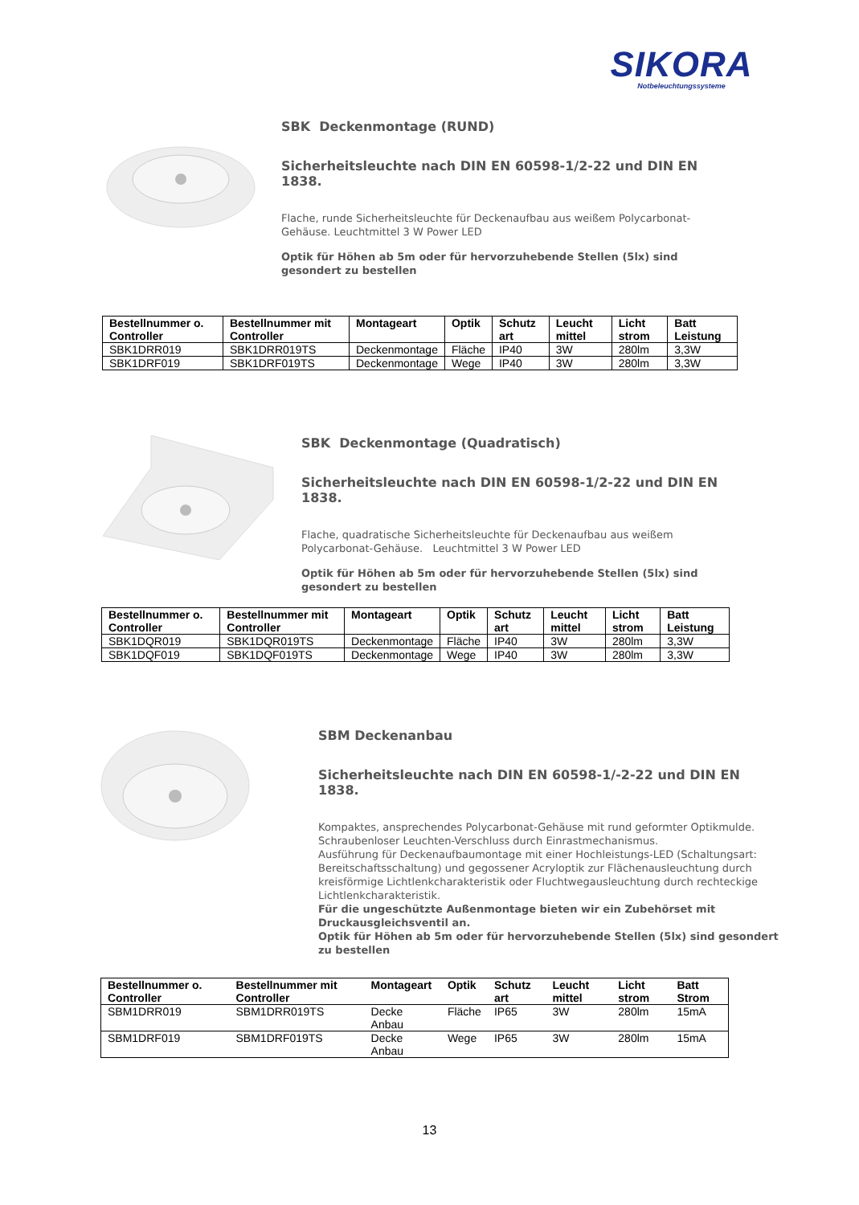SIKORA
Notbeleuchtungssysteme
SBK Deckenmontage (RUND)
Sicherheitsleuchte nach DIN EN 60598-1/2-22 und DIN EN 1838.
Flache, runde Sicherheitsleuchte für Deckenaufbau aus weißem Polycarbonat-Gehäuse. Leuchtmittel 3 W Power LED
Optik für Höhen ab 5m oder für hervorzuhebende Stellen (5lx) sind gesondert zu bestellen
| Bestellnummer o. Controller | Bestellnummer mit Controller | Montageart | Optik | Schutz art | Leucht mittel | Licht strom | Batt Leistung |
| --- | --- | --- | --- | --- | --- | --- | --- |
| SBK1DRR019 | SBK1DRR019TS | Deckenmontage | Fläche | IP40 | 3W | 280lm | 3,3W |
| SBK1DRF019 | SBK1DRF019TS | Deckenmontage | Wege | IP40 | 3W | 280lm | 3,3W |
SBK Deckenmontage (Quadratisch)
Sicherheitsleuchte nach DIN EN 60598-1/2-22 und DIN EN 1838.
Flache, quadratische Sicherheitsleuchte für Deckenaufbau aus weißem Polycarbonat-Gehäuse. Leuchtmittel 3 W Power LED
Optik für Höhen ab 5m oder für hervorzuhebende Stellen (5lx) sind gesondert zu bestellen
| Bestellnummer o. Controller | Bestellnummer mit Controller | Montageart | Optik | Schutz art | Leucht mittel | Licht strom | Batt Leistung |
| --- | --- | --- | --- | --- | --- | --- | --- |
| SBK1DQR019 | SBK1DQR019TS | Deckenmontage | Fläche | IP40 | 3W | 280lm | 3,3W |
| SBK1DQF019 | SBK1DQF019TS | Deckenmontage | Wege | IP40 | 3W | 280lm | 3,3W |
SBM Deckenanbau
Sicherheitsleuchte nach DIN EN 60598-1/-2-22 und DIN EN 1838.
Kompaktes, ansprechendes Polycarbonat-Gehäuse mit rund geformter Optikmulde. Schraubenloser Leuchten-Verschluss durch Einrastmechanismus.
Ausführung für Deckenaufbaumontage mit einer Hochleistungs-LED (Schaltungsart: Bereitschaftsschaltung) und gegossener Acryloptik zur Flächenausleuchtung durch kreisförmige Lichtlenkcharakteristik oder Fluchtwegausleuchtung durch rechteckige Lichtlenkcharakteristik.
Für die ungeschützte Außenmontage bieten wir ein Zubehörset mit Druckausgleichsventil an.
Optik für Höhen ab 5m oder für hervorzuhebende Stellen (5lx) sind gesondert zu bestellen
| Bestellnummer o. Controller | Bestellnummer mit Controller | Montageart | Optik | Schutz art | Leucht mittel | Licht strom | Batt Strom |
| --- | --- | --- | --- | --- | --- | --- | --- |
| SBM1DRR019 | SBM1DRR019TS | Decke Anbau | Fläche | IP65 | 3W | 280lm | 15mA |
| SBM1DRF019 | SBM1DRF019TS | Decke Anbau | Wege | IP65 | 3W | 280lm | 15mA |
13